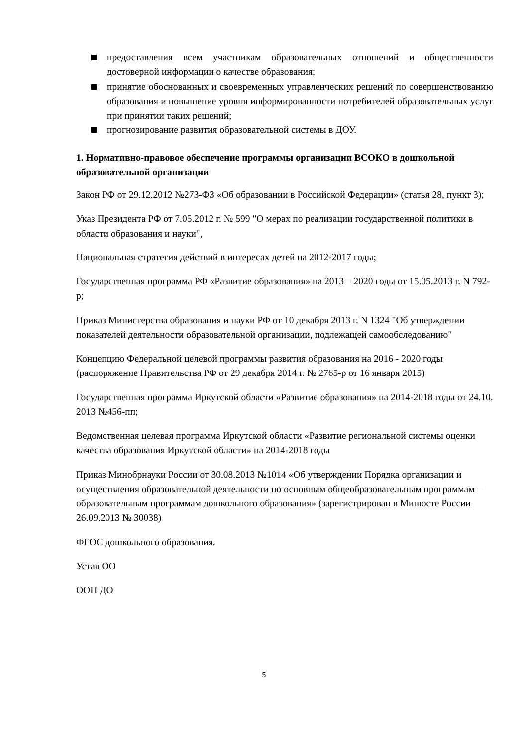предоставления всем участникам образовательных отношений и общественности достоверной информации о качестве образования;
принятие обоснованных и своевременных управленческих решений по совершенствованию образования и повышение уровня информированности потребителей образовательных услуг при принятии таких решений;
прогнозирование развития образовательной системы в ДОУ.
1. Нормативно-правовое обеспечение программы организации ВСОКО в дошкольной образовательной организации
Закон РФ от 29.12.2012 №273-ФЗ «Об образовании в Российской Федерации» (статья 28, пункт 3);
Указ Президента РФ от 7.05.2012 г. № 599 "О мерах по реализации государственной политики в области образования и науки",
Национальная стратегия действий в интересах детей на 2012-2017 годы;
Государственная программа РФ «Развитие образования» на 2013 – 2020 годы от 15.05.2013 г. N 792-р;
Приказ Министерства образования и науки РФ от 10 декабря 2013 г. N 1324 "Об утверждении показателей деятельности образовательной организации, подлежащей самообследованию"
Концепцию Федеральной целевой программы развития образования на 2016 - 2020 годы (распоряжение Правительства РФ от 29 декабря 2014 г. № 2765-р от 16 января 2015)
Государственная программа Иркутской области «Развитие образования» на 2014-2018 годы от 24.10. 2013 №456-пп;
Ведомственная целевая программа Иркутской области «Развитие региональной системы оценки качества образования Иркутской области» на 2014-2018 годы
Приказ Минобрнауки России от 30.08.2013 №1014 «Об утверждении Порядка организации и осуществления образовательной деятельности по основным общеобразовательным программам – образовательным программам дошкольного образования» (зарегистрирован в Минюсте России 26.09.2013 № 30038)
ФГОС дошкольного образования.
Устав ОО
ООП ДО
5